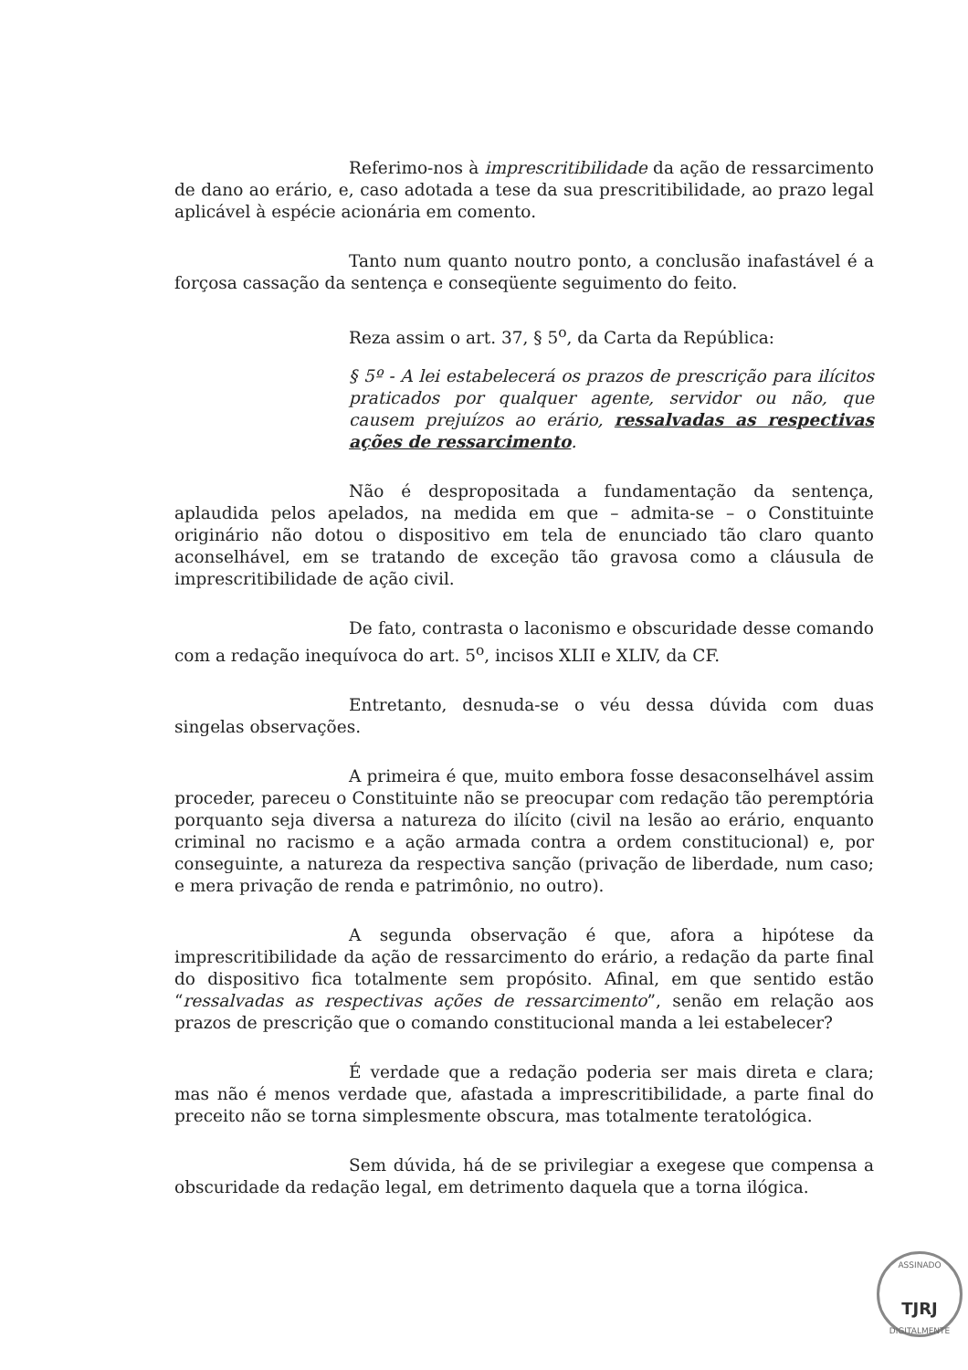Referimo-nos à imprescritibilidade da ação de ressarcimento de dano ao erário, e, caso adotada a tese da sua prescritibilidade, ao prazo legal aplicável à espécie acionária em comento.
Tanto num quanto noutro ponto, a conclusão inafastável é a forçosa cassação da sentença e conseqüente seguimento do feito.
Reza assim o art. 37, § 5<sup>o</sup>, da Carta da República:
§ 5º - A lei estabelecerá os prazos de prescrição para ilícitos praticados por qualquer agente, servidor ou não, que causem prejuízos ao erário, ressalvadas as respectivas ações de ressarcimento.
Não é despropositada a fundamentação da sentença, aplaudida pelos apelados, na medida em que – admita-se – o Constituinte originário não dotou o dispositivo em tela de enunciado tão claro quanto aconselhável, em se tratando de exceção tão gravosa como a cláusula de imprescritibilidade de ação civil.
De fato, contrasta o laconismo e obscuridade desse comando com a redação inequívoca do art. 5<sup>o</sup>, incisos XLII e XLIV, da CF.
Entretanto, desnuda-se o véu dessa dúvida com duas singelas observações.
A primeira é que, muito embora fosse desaconselhável assim proceder, pareceu o Constituinte não se preocupar com redação tão peremptória porquanto seja diversa a natureza do ilícito (civil na lesão ao erário, enquanto criminal no racismo e a ação armada contra a ordem constitucional) e, por conseguinte, a natureza da respectiva sanção (privação de liberdade, num caso; e mera privação de renda e patrimônio, no outro).
A segunda observação é que, afora a hipótese da imprescritibilidade da ação de ressarcimento do erário, a redação da parte final do dispositivo fica totalmente sem propósito. Afinal, em que sentido estão “ressalvadas as respectivas ações de ressarcimento”, senão em relação aos prazos de prescrição que o comando constitucional manda a lei estabelecer?
É verdade que a redação poderia ser mais direta e clara; mas não é menos verdade que, afastada a imprescritibilidade, a parte final do preceito não se torna simplesmente obscura, mas totalmente teratológica.
Sem dúvida, há de se privilegiar a exegese que compensa a obscuridade da redação legal, em detrimento daquela que a torna ilógica.
ASSINADO
TJRJ
DIGITALMENTE